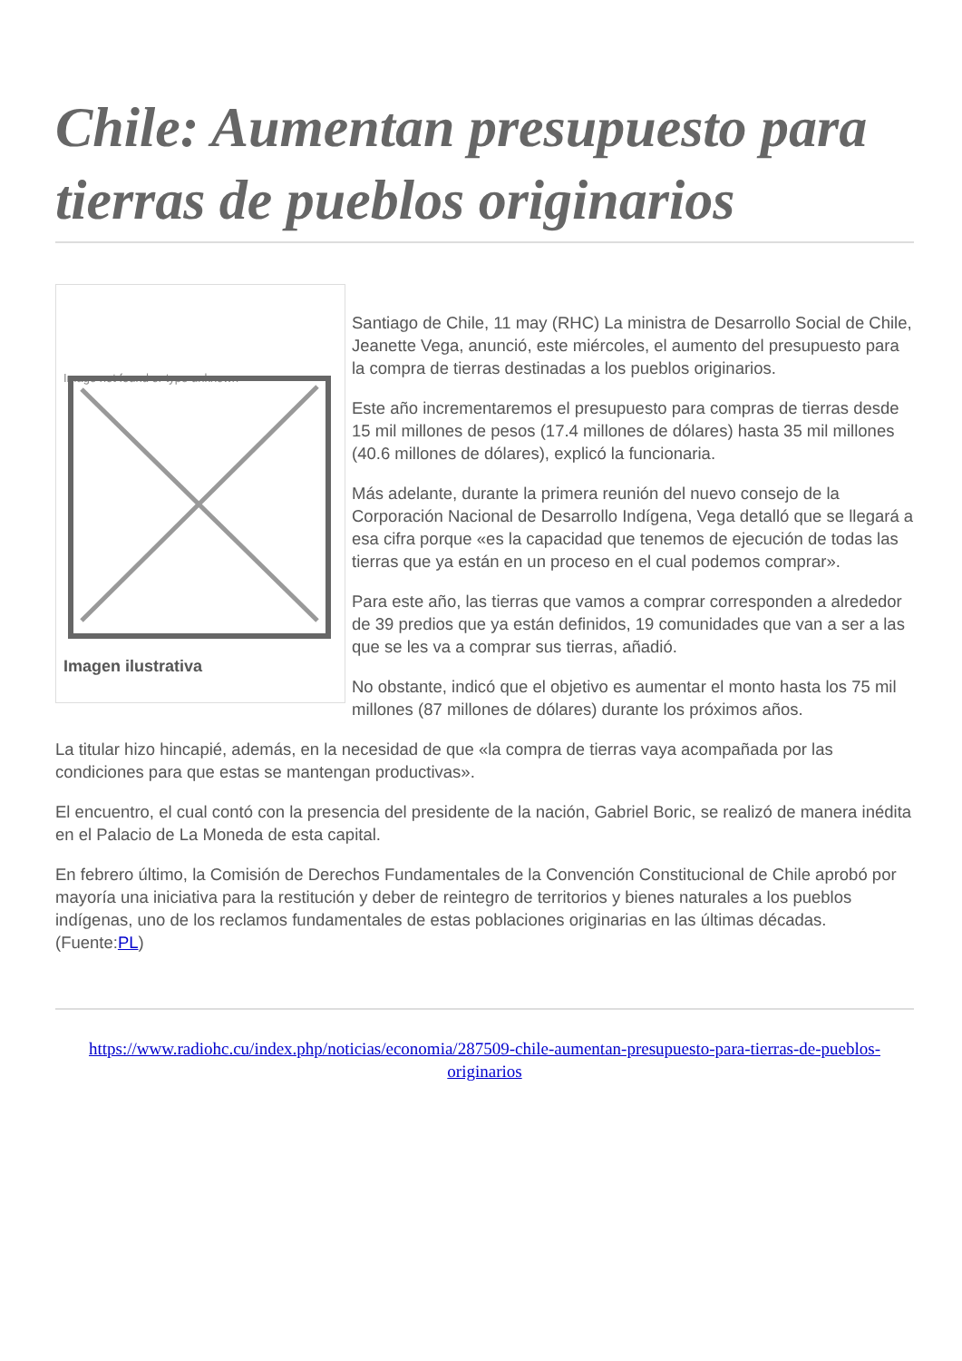Chile: Aumentan presupuesto para tierras de pueblos originarios
Image not found or type unknown
Imagen ilustrativa
Santiago de Chile, 11 may (RHC) La ministra de Desarrollo Social de Chile, Jeanette Vega, anunció, este miércoles, el aumento del presupuesto para la compra de tierras destinadas a los pueblos originarios.
Este año incrementaremos el presupuesto para compras de tierras desde 15 mil millones de pesos (17.4 millones de dólares) hasta 35 mil millones (40.6 millones de dólares), explicó la funcionaria.
Más adelante, durante la primera reunión del nuevo consejo de la Corporación Nacional de Desarrollo Indígena, Vega detalló que se llegará a esa cifra porque «es la capacidad que tenemos de ejecución de todas las tierras que ya están en un proceso en el cual podemos comprar».
Para este año, las tierras que vamos a comprar corresponden a alrededor de 39 predios que ya están definidos, 19 comunidades que van a ser a las que se les va a comprar sus tierras, añadió.
No obstante, indicó que el objetivo es aumentar el monto hasta los 75 mil millones (87 millones de dólares) durante los próximos años.
La titular hizo hincapié, además, en la necesidad de que «la compra de tierras vaya acompañada por las condiciones para que estas se mantengan productivas».
El encuentro, el cual contó con la presencia del presidente de la nación, Gabriel Boric, se realizó de manera inédita en el Palacio de La Moneda de esta capital.
En febrero último, la Comisión de Derechos Fundamentales de la Convención Constitucional de Chile aprobó por mayoría una iniciativa para la restitución y deber de reintegro de territorios y bienes naturales a los pueblos indígenas, uno de los reclamos fundamentales de estas poblaciones originarias en las últimas décadas. (Fuente:PL)
https://www.radiohc.cu/index.php/noticias/economia/287509-chile-aumentan-presupuesto-para-tierras-de-pueblos-originarios